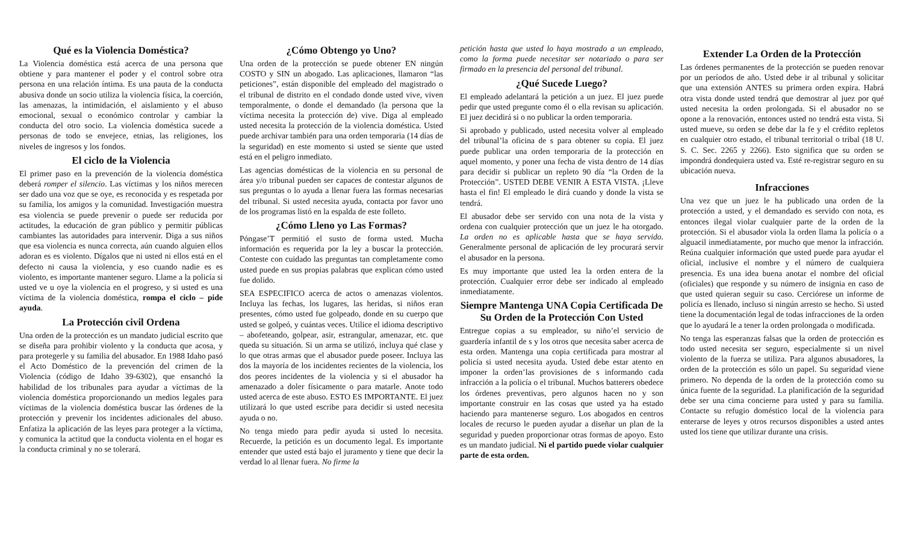Qué es la Violencia Doméstica?
La Violencia doméstica está acerca de una persona que obtiene y para mantener el poder y el control sobre otra persona en una relación íntima. Es una pauta de la conducta abusiva donde un socio utiliza la violencia física, la coerción, las amenazas, la intimidación, el aislamiento y el abuso emocional, sexual o económico controlar y cambiar la conducta del otro socio. La violencia doméstica sucede a personas de todo se envejece, etnias, las religiones, los niveles de ingresos y los fondos.
El ciclo de la Violencia
El primer paso en la prevención de la violencia doméstica deberá romper el silencio. Las víctimas y los niños merecen ser dado una voz que se oye, es reconocida y es respetada por su familia, los amigos y la comunidad. Investigación muestra esa violencia se puede prevenir o puede ser reducida por actitudes, la educación de gran público y permitir públicas cambiantes las autoridades para intervenir. Diga a sus niños que esa violencia es nunca correcta, aún cuando alguien ellos adoran es es violento. Dígalos que ni usted ni ellos está en el defecto ni causa la violencia, y eso cuando nadie es es violento, es importante mantener seguro. Llame a la policía si usted ve u oye la violencia en el progreso, y si usted es una víctima de la violencia doméstica, rompa el ciclo – pide ayuda.
La Protección civil Ordena
Una orden de la protección es un mandato judicial escrito que se diseña para prohibir violento y la conducta que acosa, y para protegerle y su familia del abusador. En 1988 Idaho pasó el Acto Doméstico de la prevención del crimen de la Violencia (código de Idaho 39-6302), que ensanchó la habilidad de los tribunales para ayudar a víctimas de la violencia doméstica proporcionando un medios legales para víctimas de la violencia doméstica buscar las órdenes de la protección y prevenir los incidentes adicionales del abuso. Enfatiza la aplicación de las leyes para proteger a la víctima, y comunica la actitud que la conducta violenta en el hogar es la conducta criminal y no se tolerará.
¿Cómo Obtengo yo Uno?
Una orden de la protección se puede obtener EN ningún COSTO y SIN un abogado. Las aplicaciones, llamaron “las peticiones”, están disponible del empleado del magistrado o el tribunal de distrito en el condado donde usted vive, viven temporalmente, o donde el demandado (la persona que la víctima necesita la protección de) vive. Diga al empleado usted necesita la protección de la violencia doméstica. Usted puede archivar también para una orden temporaria (14 días de la seguridad) en este momento si usted se siente que usted está en el peligro inmediato.
Las agencias domésticas de la violencia en su personal de área y/o tribunal pueden ser capaces de contestar algunos de sus preguntas o lo ayuda a llenar fuera las formas necesarias del tribunal. Si usted necesita ayuda, contacta por favor uno de los programas listó en la espalda de este folleto.
¿Cómo Lleno yo Las Formas?
Póngase’T permitió el susto de forma usted. Mucha información es requerida por la ley a buscar la protección. Conteste con cuidado las preguntas tan completamente como usted puede en sus propias palabras que explican cómo usted fue dolido.
SEA ESPECIFICO acerca de actos o amenazas violentos. Incluya las fechas, los lugares, las heridas, si niños eran presentes, cómo usted fue golpeado, donde en su cuerpo que usted se golpeó, y cuántas veces. Utilice el idioma descriptivo – abofeteando, golpear, asir, estrangular, amenazar, etc. que queda su situación. Si un arma se utilizó, incluya qué clase y lo que otras armas que el abusador puede poseer. Incluya las dos la mayoría de los incidentes recientes de la violencia, los dos peores incidentes de la violencia y si el abusador ha amenazado a doler físicamente o para matarle. Anote todo usted acerca de este abuso. ESTO ES IMPORTANTE. El juez utilizará lo que usted escribe para decidir si usted necesita ayuda o no.
No tenga miedo para pedir ayuda si usted lo necesita. Recuerde, la petición es un documento legal. Es importante entender que usted está bajo el juramento y tiene que decir la verdad lo al llenar fuera. No firme la
petición hasta que usted lo haya mostrado a un empleado, como la forma puede necesitar ser notariado o para ser firmado en la presencia del personal del tribunal.
¿Qué Sucede Luego?
El empleado adelantará la petición a un juez. El juez puede pedir que usted pregunte como él o ella revisan su aplicación. El juez decidirá si o no publicar la orden temporaria.
Si aprobado y publicado, usted necesita volver al empleado del tribunal’la oficina de s para obtener su copia. El juez puede publicar una orden temporaria de la protección en aquel momento, y poner una fecha de vista dentro de 14 días para decidir si publicar un repleto 90 día “la Orden de la Protección”. USTED DEBE VENIR A ESTA VISTA. ¡Lleve hasta el fin! El empleado le dirá cuando y donde la vista se tendrá.
El abusador debe ser servido con una nota de la vista y ordena con cualquier protección que un juez le ha otorgado. La orden no es aplicable hasta que se haya servido. Generalmente personal de aplicación de ley procurará servir el abusador en la persona.
Es muy importante que usted lea la orden entera de la protección. Cualquier error debe ser indicado al empleado inmediatamente.
Siempre Mantenga UNA Copia Certificada De Su Orden de la Protección Con Usted
Entregue copias a su empleador, su niño’el servicio de guardería infantil de s y los otros que necesita saber acerca de esta orden. Mantenga una copia certificada para mostrar al policía si usted necesita ayuda. Usted debe estar atento en imponer la orden’las provisiones de s informando cada infracción a la policía o el tribunal. Muchos batterers obedece los órdenes preventivas, pero algunos hacen no y son importante construir en las cosas que usted ya ha estado haciendo para mantenerse seguro. Los abogados en centros locales de recurso le pueden ayudar a diseñar un plan de la seguridad y pueden proporcionar otras formas de apoyo. Esto es un mandato judicial. Ni el partido puede violar cualquier parte de esta orden.
Extender La Orden de la Protección
Las órdenes permanentes de la protección se pueden renovar por un períodos de año. Usted debe ir al tribunal y solicitar que una extensión ANTES su primera orden expira. Habrá otra vista donde usted tendrá que demostrar al juez por qué usted necesita la orden prolongada. Si el abusador no se opone a la renovación, entonces usted no tendrá esta vista. Si usted mueve, su orden se debe dar la fe y el crédito repletos en cualquier otro estado, el tribunal territorial o tribal (18 U. S. C. Sec. 2265 y 2266). Esto significa que su orden se impondrá dondequiera usted va. Esté re-registrar seguro en su ubicación nueva.
Infracciones
Una vez que un juez le ha publicado una orden de la protección a usted, y el demandado es servido con nota, es entonces ilegal violar cualquier parte de la orden de la protección. Si el abusador viola la orden llama la policía o a alguacil inmediatamente, por mucho que menor la infracción. Reúna cualquier información que usted puede para ayudar el oficial, inclusive el nombre y el número de cualquiera presencia. Es una idea buena anotar el nombre del oficial (oficiales) que responde y su número de insignia en caso de que usted quieran seguir su caso. Cerciórese un informe de policía es llenado, incluso si ningún arresto se hecho. Si usted tiene la documentación legal de todas infracciones de la orden que lo ayudará le a tener la orden prolongada o modificada.
No tenga las esperanzas falsas que la orden de protección es todo usted necesita ser seguro, especialmente si un nivel violento de la fuerza se utiliza. Para algunos abusadores, la orden de la protección es sólo un papel. Su seguridad viene primero. No dependa de la orden de la protección como su única fuente de la seguridad. La planificación de la seguridad debe ser una cima concierne para usted y para su familia. Contacte su refugio doméstico local de la violencia para enterarse de leyes y otros recursos disponibles a usted antes usted los tiene que utilizar durante una crisis.